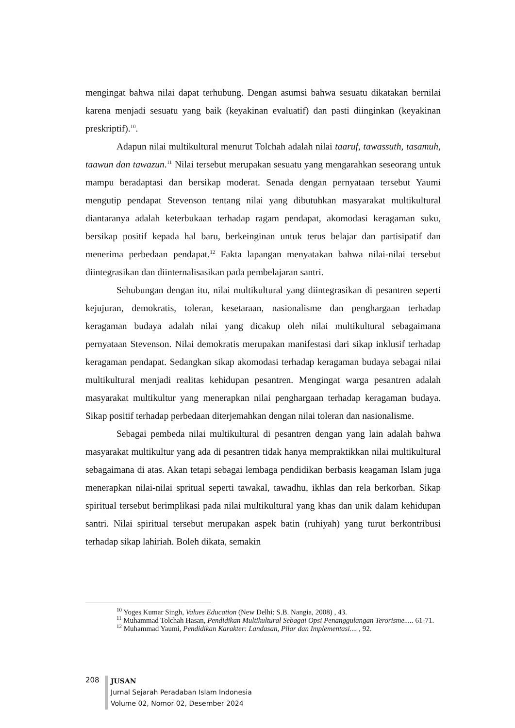mengingat bahwa nilai dapat terhubung. Dengan asumsi bahwa sesuatu dikatakan bernilai karena menjadi sesuatu yang baik (keyakinan evaluatif) dan pasti diinginkan (keyakinan preskriptif).<sup>10</sup>.
Adapun nilai multikultural menurut Tolchah adalah nilai taaruf, tawassuth, tasamuh, taawun dan tawazun.<sup>11</sup> Nilai tersebut merupakan sesuatu yang mengarahkan seseorang untuk mampu beradaptasi dan bersikap moderat. Senada dengan pernyataan tersebut Yaumi mengutip pendapat Stevenson tentang nilai yang dibutuhkan masyarakat multikultural diantaranya adalah keterbukaan terhadap ragam pendapat, akomodasi keragaman suku, bersikap positif kepada hal baru, berkeinginan untuk terus belajar dan partisipatif dan menerima perbedaan pendapat.<sup>12</sup> Fakta lapangan menyatakan bahwa nilai-nilai tersebut diintegrasikan dan diinternalisasikan pada pembelajaran santri.
Sehubungan dengan itu, nilai multikultural yang diintegrasikan di pesantren seperti kejujuran, demokratis, toleran, kesetaraan, nasionalisme dan penghargaan terhadap keragaman budaya adalah nilai yang dicakup oleh nilai multikultural sebagaimana pernyataan Stevenson. Nilai demokratis merupakan manifestasi dari sikap inklusif terhadap keragaman pendapat. Sedangkan sikap akomodasi terhadap keragaman budaya sebagai nilai multikultural menjadi realitas kehidupan pesantren. Mengingat warga pesantren adalah masyarakat multikultur yang menerapkan nilai penghargaan terhadap keragaman budaya. Sikap positif terhadap perbedaan diterjemahkan dengan nilai toleran dan nasionalisme.
Sebagai pembeda nilai multikultural di pesantren dengan yang lain adalah bahwa masyarakat multikultur yang ada di pesantren tidak hanya mempraktikkan nilai multikultural sebagaimana di atas. Akan tetapi sebagai lembaga pendidikan berbasis keagaman Islam juga menerapkan nilai-nilai spritual seperti tawakal, tawadhu, ikhlas dan rela berkorban. Sikap spiritual tersebut berimplikasi pada nilai multikultural yang khas dan unik dalam kehidupan santri. Nilai spiritual tersebut merupakan aspek batin (ruhiyah) yang turut berkontribusi terhadap sikap lahiriah. Boleh dikata, semakin
<sup>10</sup> Yoges Kumar Singh, Values Education (New Delhi: S.B. Nangia, 2008) , 43.
<sup>11</sup> Muhammad Tolchah Hasan, Pendidikan Multikultural Sebagai Opsi Penanggulangan Terorisme..... 61-71.
<sup>12</sup> Muhammad Yaumi, Pendidikan Karakter: Landasan, Pilar dan Implementasi.... , 92.
208
JUSAN
Jurnal Sejarah Peradaban Islam Indonesia
Volume 02, Nomor 02, Desember 2024